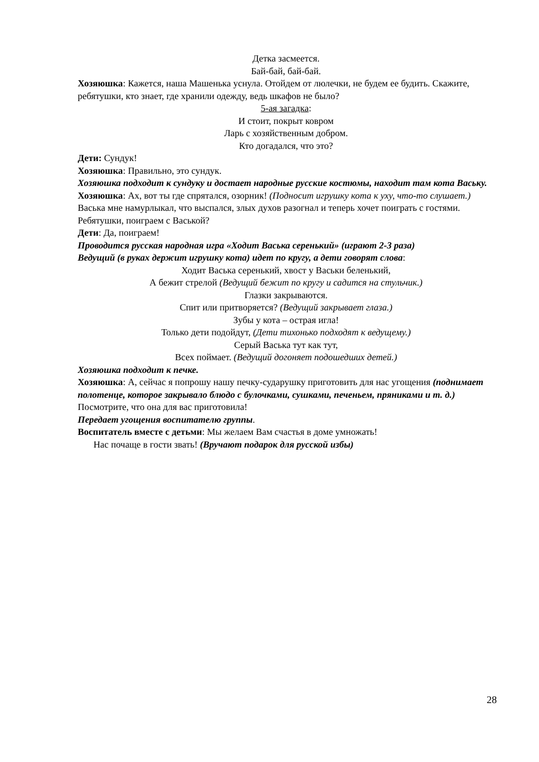Детка засмеется.
Бай-бай, бай-бай.
Хозяюшка: Кажется, наша Машенька уснула. Отойдем от люлечки, не будем ее будить. Скажите, ребятушки, кто знает, где хранили одежду, ведь шкафов не было?
5-ая загадка:
И стоит, покрыт ковром
Ларь с хозяйственным добром.
Кто догадался, что это?
Дети: Сундук!
Хозяюшка: Правильно, это сундук.
Хозяюшка подходит к сундуку и достает народные русские костюмы, находит там кота Ваську.
Хозяюшка: Ах, вот ты где спрятался, озорник! (Подносит игрушку кота к уху, что-то слушает.) Васька мне намурлыкал, что выспался, злых духов разогнал и теперь хочет поиграть с гостями. Ребятушки, поиграем с Васькой?
Дети: Да, поиграем!
Проводится русская народная игра «Ходит Васька серенький» (играют 2-3 раза)
Ведущий (в руках держит игрушку кота) идет по кругу, а дети говорят слова:
Ходит Васька серенький, хвост у Васьки беленький,
А бежит стрелой (Ведущий бежит по кругу и садится на стульчик.)
Глазки закрываются.
Спит или притворяется? (Ведущий закрывает глаза.)
Зубы у кота – острая игла!
Только дети подойдут, (Дети тихонько подходят к ведущему.)
Серый Васька тут как тут,
Всех поймает. (Ведущий догоняет подошедших детей.)
Хозяюшка подходит к печке.
Хозяюшка: А, сейчас я попрошу нашу печку-сударушку приготовить для нас угощения (поднимает полотенце, которое закрывало блюдо с булочками, сушками, печеньем, пряниками и т. д.) Посмотрите, что она для вас приготовила!
Передает угощения воспитателю группы.
Воспитатель вместе с детьми: Мы желаем Вам счастья в доме умножать!
Нас почаще в гости звать! (Вручают подарок для русской избы)
28